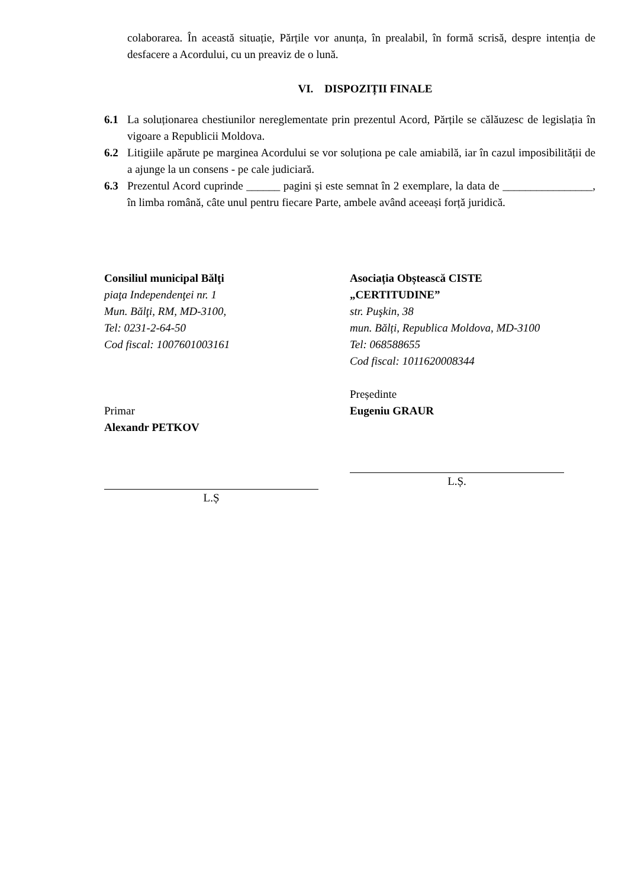colaborarea. În această situație, Părțile vor anunța, în prealabil, în formă scrisă, despre intenția de desfacere a Acordului, cu un preaviz de o lună.
VI. DISPOZIȚII FINALE
6.1 La soluționarea chestiunilor nereglementate prin prezentul Acord, Părțile se călăuzesc de legislația în vigoare a Republicii Moldova.
6.2 Litigiile apărute pe marginea Acordului se vor soluționa pe cale amiabilă, iar în cazul imposibilității de a ajunge la un consens - pe cale judiciară.
6.3 Prezentul Acord cuprinde ______ pagini și este semnat în 2 exemplare, la data de ________________, în limba română, câte unul pentru fiecare Parte, ambele având aceeași forță juridică.
Consiliul municipal Bălţi
piaţa Independenţei nr. 1
Mun. Bălţi, RM, MD-3100,
Tel: 0231-2-64-50
Cod fiscal: 1007601003161
Primar
Alexandr PETKOV
L.Ș
Asociația Obștească CISTE
„CERTITUDINE”
str. Puşkin, 38
mun. Bălți, Republica Moldova, MD-3100
Tel: 068588655
Cod fiscal: 1011620008344
Președinte
Eugeniu GRAUR
L.Ș.